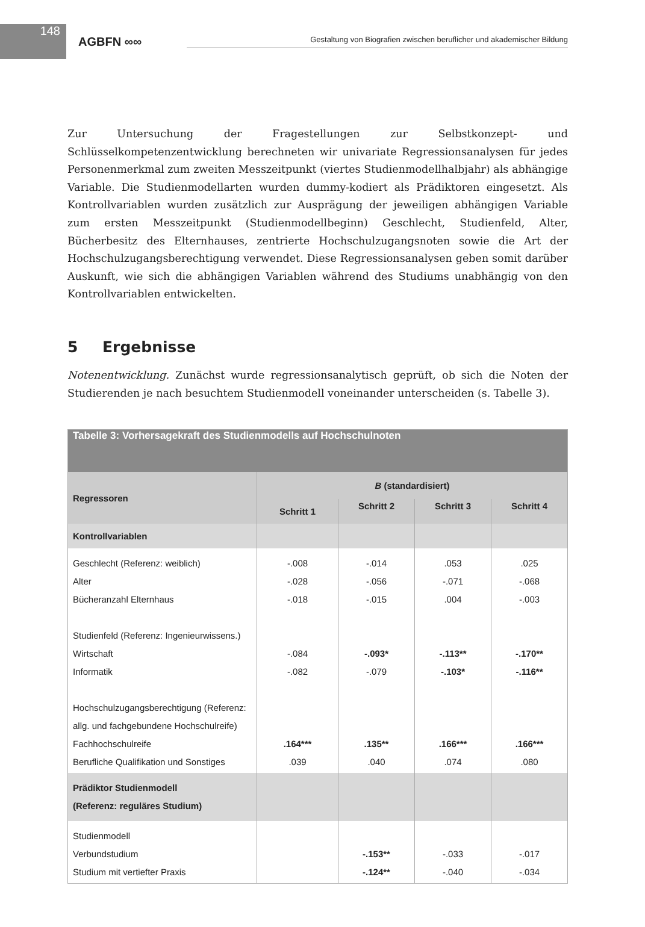148
AGBFN ∞∞
Gestaltung von Biografien zwischen beruflicher und akademischer Bildung
Zur Untersuchung der Fragestellungen zur Selbstkonzept- und Schlüsselkompetenzentwicklung berechneten wir univariate Regressionsanalysen für jedes Personenmerkmal zum zweiten Messzeitpunkt (viertes Studienmodellhalbjahr) als abhängige Variable. Die Studienmodellarten wurden dummy-kodiert als Prädiktoren eingesetzt. Als Kontrollvariablen wurden zusätzlich zur Ausprägung der jeweiligen abhängigen Variable zum ersten Messzeitpunkt (Studienmodellbeginn) Geschlecht, Studienfeld, Alter, Bücherbesitz des Elternhauses, zentrierte Hochschulzugangsnoten sowie die Art der Hochschulzugangsberechtigung verwendet. Diese Regressionsanalysen geben somit darüber Auskunft, wie sich die abhängigen Variablen während des Studiums unabhängig von den Kontrollvariablen entwickelten.
5 Ergebnisse
Notenentwicklung. Zunächst wurde regressionsanalytisch geprüft, ob sich die Noten der Studierenden je nach besuchtem Studienmodell voneinander unterscheiden (s. Tabelle 3).
| Tabelle 3: Vorhersagekraft des Studienmodells auf Hochschulnoten | | | | |
| --- | --- | --- | --- | --- |
| Regressoren | B (standardisiert) | | | |
| | Schritt 1 | Schritt 2 | Schritt 3 | Schritt 4 |
| Kontrollvariablen | | | | |
| Geschlecht (Referenz: weiblich) Alter Bücheranzahl Elternhaus Studienfeld (Referenz: Ingenieurwissens.) Wirtschaft Informatik Hochschulzugangsberechtigung (Referenz: allg. und fachgebundene Hochschulreife) Fachhochschulreife Berufliche Qualifikation und Sonstiges | -.008 -.028 -.018 -.084 -.082 .164*** .039 | -.014 -.056 -.015 -.093* -.079 .135** .040 | .053 -.071 .004 -.113** -.103* .166*** .074 | .025 -.068 -.003 -.170** -.116** .166*** .080 |
| Prädiktor Studienmodell (Referenz: reguläres Studium) | | | | |
| Studienmodell Verbundstudium Studium mit vertiefter Praxis | | -.153** -.124** | -.033 -.040 | -.017 -.034 |